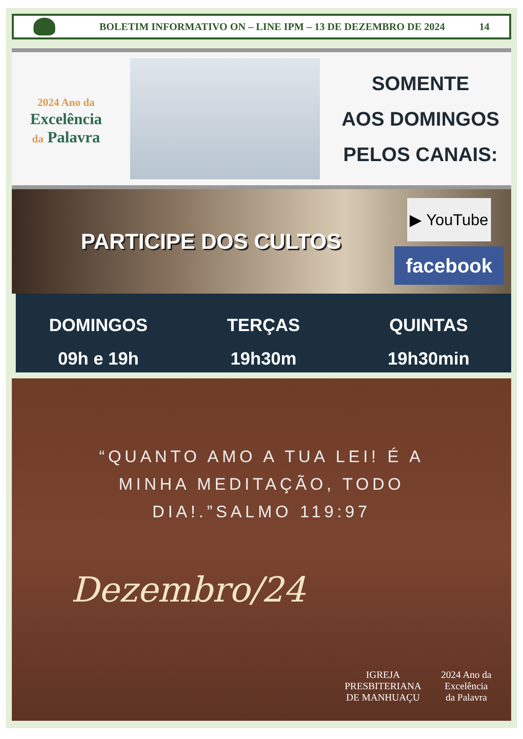BOLETIM INFORMATIVO ON – LINE IPM – 13 DE DEZEMBRO DE 2024
14
2024 Ano da
Excelência
da Palavra
SOMENTE
AOS DOMINGOS
PELOS CANAIS:
PARTICIPE DOS CULTOS
▶ YouTube
facebook
DOMINGOS
09h e 19h
TERÇAS
19h30m
QUINTAS
19h30min
“QUANTO AMO A TUA LEI! É A
MINHA MEDITAÇÃO, TODO
DIA!.”SALMO 119:97
Dezembro/24
IGREJA
PRESBITERIANA
DE MANHUAÇU
2024 Ano da
Excelência
da Palavra